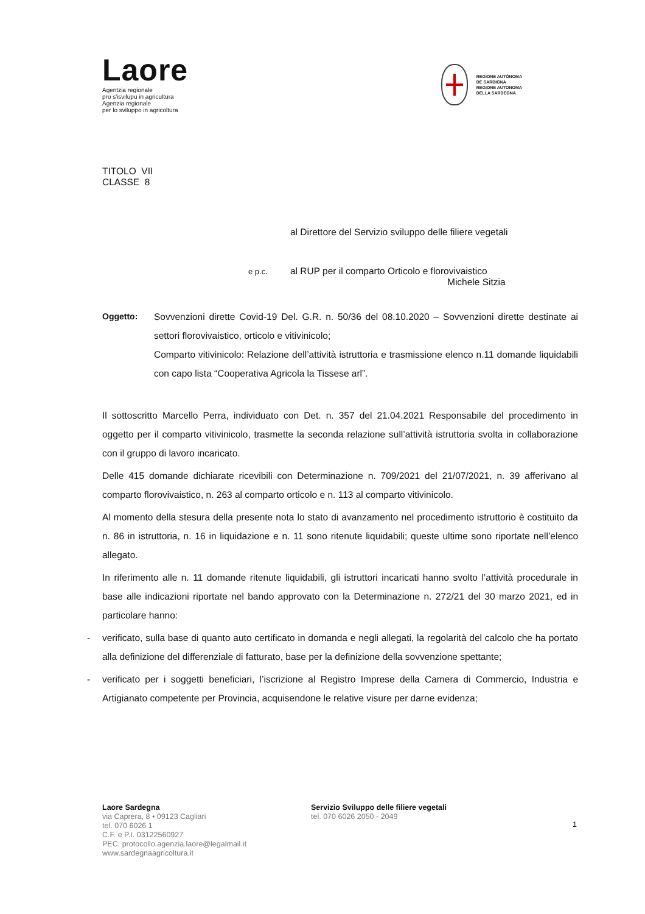Laore
Agentzia regionale
pro s'isvilupu in agricultura
Agenzia regionale
per lo sviluppo in agricoltura
REGIONE AUTÒNOMA
DE SARDIGNA
REGIONE AUTONOMA
DELLA SARDEGNA
TITOLO VII
CLASSE 8
al Direttore del Servizio sviluppo delle filiere vegetali
e p.c. al RUP per il comparto Orticolo e florovivaistico
Michele Sitzia
Oggetto: Sovvenzioni dirette Covid-19 Del. G.R. n. 50/36 del 08.10.2020 – Sovvenzioni dirette destinate ai settori florovivaistico, orticolo e vitivinicolo;
Comparto vitivinicolo: Relazione dell’attività istruttoria e trasmissione elenco n.11 domande liquidabili con capo lista “Cooperativa Agricola la Tissese arl”.
Il sottoscritto Marcello Perra, individuato con Det. n. 357 del 21.04.2021 Responsabile del procedimento in oggetto per il comparto vitivinicolo, trasmette la seconda relazione sull’attività istruttoria svolta in collaborazione con il gruppo di lavoro incaricato.
Delle 415 domande dichiarate ricevibili con Determinazione n. 709/2021 del 21/07/2021, n. 39 afferivano al comparto florovivaistico, n. 263 al comparto orticolo e n. 113 al comparto vitivinicolo.
Al momento della stesura della presente nota lo stato di avanzamento nel procedimento istruttorio è costituito da n. 86 in istruttoria, n. 16 in liquidazione e n. 11 sono ritenute liquidabili; queste ultime sono riportate nell’elenco allegato.
In riferimento alle n. 11 domande ritenute liquidabili, gli istruttori incaricati hanno svolto l’attività procedurale in base alle indicazioni riportate nel bando approvato con la Determinazione n. 272/21 del 30 marzo 2021, ed in particolare hanno:
- verificato, sulla base di quanto auto certificato in domanda e negli allegati, la regolarità del calcolo che ha portato alla definizione del differenziale di fatturato, base per la definizione della sovvenzione spettante;
- verificato per i soggetti beneficiari, l’iscrizione al Registro Imprese della Camera di Commercio, Industria e Artigianato competente per Provincia, acquisendone le relative visure per darne evidenza;
Laore Sardegna
via Caprera, 8 • 09123 Cagliari
tel. 070 6026 1
C.F. e P.I. 03122560927
PEC: protocollo.agenzia.laore@legalmail.it
www.sardegnaagricoltura.it
Servizio Sviluppo delle filiere vegetali
tel. 070 6026 2050 - 2049
1